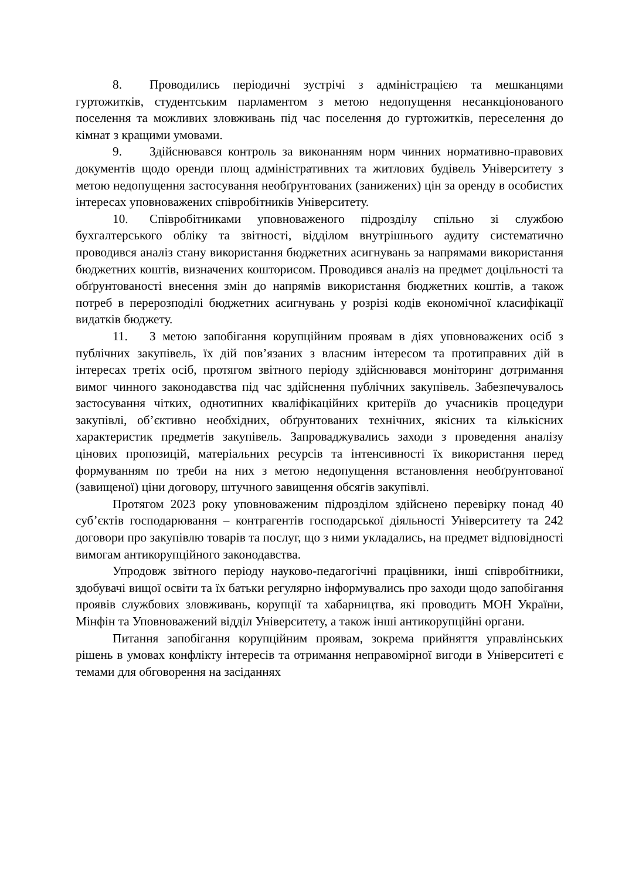8. Проводились періодичні зустрічі з адміністрацією та мешканцями гуртожитків, студентським парламентом з метою недопущення несанкціонованого поселення та можливих зловживань під час поселення до гуртожитків, переселення до кімнат з кращими умовами.
9. Здійснювався контроль за виконанням норм чинних нормативно-правових документів щодо оренди площ адміністративних та житлових будівель Університету з метою недопущення застосування необґрунтованих (занижених) цін за оренду в особистих інтересах уповноважених співробітників Університету.
10. Співробітниками уповноваженого підрозділу спільно зі службою бухгалтерського обліку та звітності, відділом внутрішнього аудиту систематично проводився аналіз стану використання бюджетних асигнувань за напрямами використання бюджетних коштів, визначених кошторисом. Проводився аналіз на предмет доцільності та обґрунтованості внесення змін до напрямів використання бюджетних коштів, а також потреб в перерозподілі бюджетних асигнувань у розрізі кодів економічної класифікації видатків бюджету.
11. З метою запобігання корупційним проявам в діях уповноважених осіб з публічних закупівель, їх дій пов’язаних з власним інтересом та протиправних дій в інтересах третіх осіб, протягом звітного періоду здійснювався моніторинг дотримання вимог чинного законодавства під час здійснення публічних закупівель. Забезпечувалось застосування чітких, однотипних кваліфікаційних критеріїв до учасників процедури закупівлі, об’єктивно необхідних, обґрунтованих технічних, якісних та кількісних характеристик предметів закупівель. Запроваджувались заходи з проведення аналізу цінових пропозицій, матеріальних ресурсів та інтенсивності їх використання перед формуванням по треби на них з метою недопущення встановлення необґрунтованої (завищеної) ціни договору, штучного завищення обсягів закупівлі.
Протягом 2023 року уповноваженим підрозділом здійснено перевірку понад 40 суб’єктів господарювання – контрагентів господарської діяльності Університету та 242 договори про закупівлю товарів та послуг, що з ними укладались, на предмет відповідності вимогам антикорупційного законодавства.
Упродовж звітного періоду науково-педагогічні працівники, інші співробітники, здобувачі вищої освіти та їх батьки регулярно інформувались про заходи щодо запобігання проявів службових зловживань, корупції та хабарництва, які проводить МОН України, Мінфін та Уповноважений відділ Університету, а також інші антикорупційні органи.
Питання запобігання корупційним проявам, зокрема прийняття управлінських рішень в умовах конфлікту інтересів та отримання неправомірної вигоди в Університеті є темами для обговорення на засіданнях